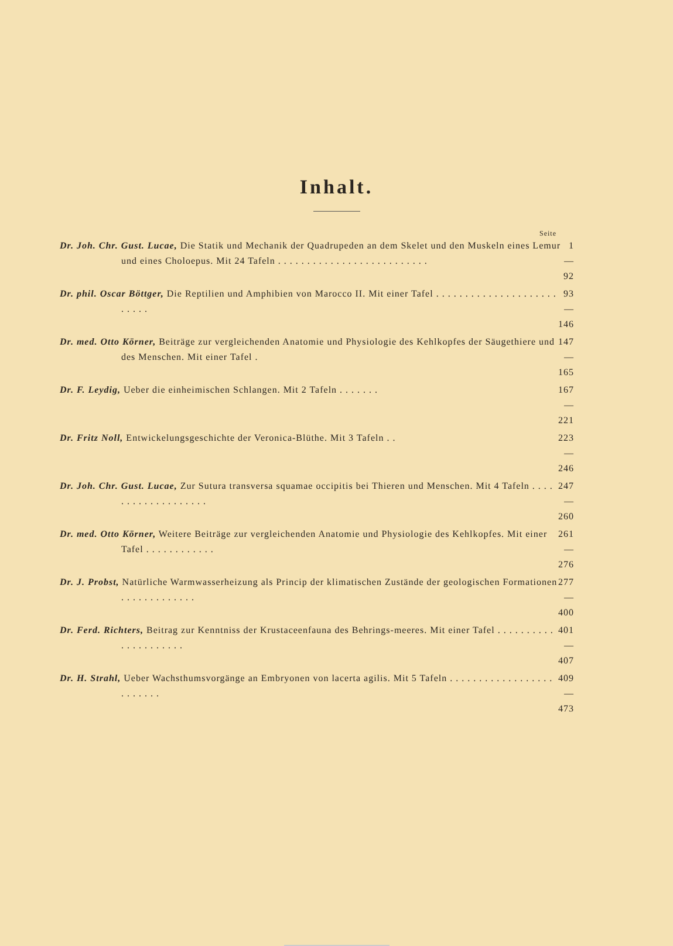Inhalt.
Seite
Dr. Joh. Chr. Gust. Lucae, Die Statik und Mechanik der Quadrupeden an dem Skelet und den Muskeln eines Lemur und eines Choloepus. Mit 24 Tafeln . . . . . . . . . . . . . . . . . . . . . . . . . .
1—92
Dr. phil. Oscar Böttger, Die Reptilien und Amphibien von Marocco II. Mit einer Tafel . . . . . . . . . . . . . . . . . . . . . . . . . .
93—146
Dr. med. Otto Körner, Beiträge zur vergleichenden Anatomie und Physiologie des Kehlkopfes der Säugethiere und des Menschen. Mit einer Tafel .
147—165
Dr. F. Leydig, Ueber die einheimischen Schlangen. Mit 2 Tafeln . . . . . . .
167—221
Dr. Fritz Noll, Entwickelungsgeschichte der Veronica-Blüthe. Mit 3 Tafeln . .
223—246
Dr. Joh. Chr. Gust. Lucae, Zur Sutura transversa squamae occipitis bei Thieren und Menschen. Mit 4 Tafeln . . . . . . . . . . . . . . . . . . .
247—260
Dr. med. Otto Körner, Weitere Beiträge zur vergleichenden Anatomie und Physiologie des Kehlkopfes. Mit einer Tafel . . . . . . . . . . . .
261—276
Dr. J. Probst, Natürliche Warmwasserheizung als Princip der klimatischen Zustände der geologischen Formationen . . . . . . . . . . . . .
277—400
Dr. Ferd. Richters, Beitrag zur Kenntniss der Krustaceenfauna des Behrings-meeres. Mit einer Tafel . . . . . . . . . . . . . . . . . . . . .
401—407
Dr. H. Strahl, Ueber Wachsthumsvorgänge an Embryonen von lacerta agilis. Mit 5 Tafeln . . . . . . . . . . . . . . . . . . . . . . . . .
409—473